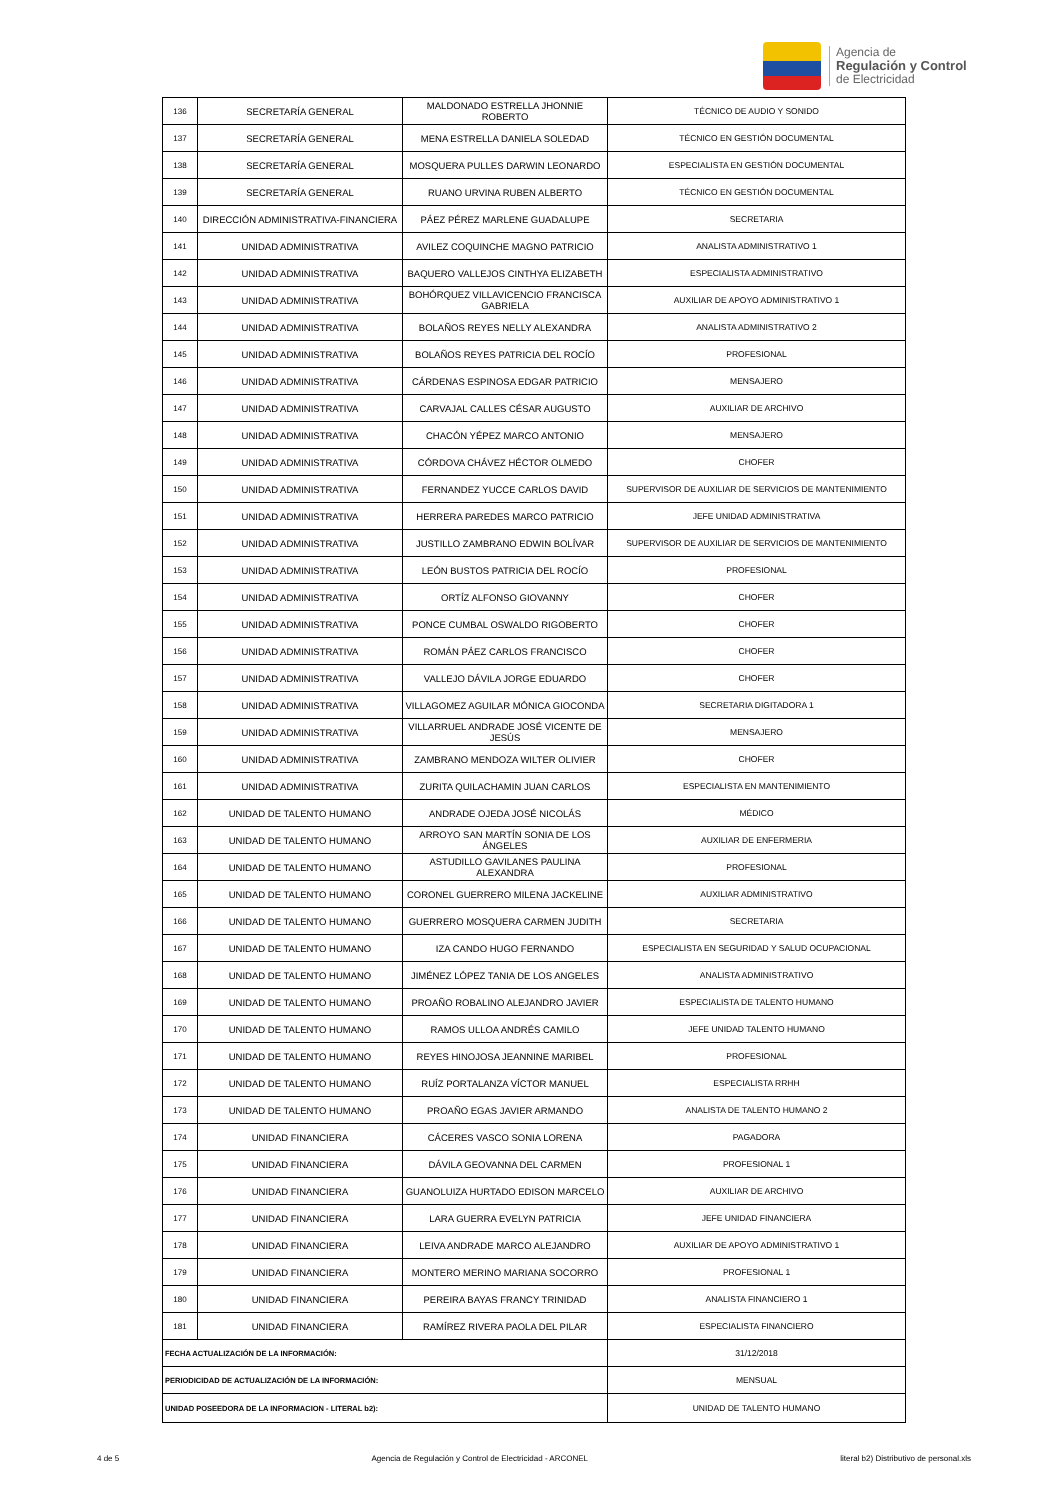Agencia de
Regulación y Control
de Electricidad
| 136 | SECRETARÍA GENERAL | MALDONADO ESTRELLA JHONNIE ROBERTO | TÉCNICO DE AUDIO Y SONIDO |
| 137 | SECRETARÍA GENERAL | MENA ESTRELLA DANIELA SOLEDAD | TÉCNICO EN GESTIÓN DOCUMENTAL |
| 138 | SECRETARÍA GENERAL | MOSQUERA PULLES DARWIN LEONARDO | ESPECIALISTA EN GESTIÓN DOCUMENTAL |
| 139 | SECRETARÍA GENERAL | RUANO URVINA RUBEN ALBERTO | TÉCNICO EN GESTIÓN DOCUMENTAL |
| 140 | DIRECCIÓN ADMINISTRATIVA-FINANCIERA | PÁEZ PÉREZ MARLENE GUADALUPE | SECRETARIA |
| 141 | UNIDAD ADMINISTRATIVA | AVILEZ COQUINCHE MAGNO PATRICIO | ANALISTA ADMINISTRATIVO 1 |
| 142 | UNIDAD ADMINISTRATIVA | BAQUERO VALLEJOS CINTHYA ELIZABETH | ESPECIALISTA ADMINISTRATIVO |
| 143 | UNIDAD ADMINISTRATIVA | BOHÓRQUEZ VILLAVICENCIO FRANCISCA GABRIELA | AUXILIAR DE APOYO ADMINISTRATIVO 1 |
| 144 | UNIDAD ADMINISTRATIVA | BOLAÑOS REYES NELLY ALEXANDRA | ANALISTA ADMINISTRATIVO 2 |
| 145 | UNIDAD ADMINISTRATIVA | BOLAÑOS REYES PATRICIA DEL ROCÍO | PROFESIONAL |
| 146 | UNIDAD ADMINISTRATIVA | CÁRDENAS ESPINOSA EDGAR PATRICIO | MENSAJERO |
| 147 | UNIDAD ADMINISTRATIVA | CARVAJAL CALLES CÉSAR AUGUSTO | AUXILIAR DE ARCHIVO |
| 148 | UNIDAD ADMINISTRATIVA | CHACÓN YÉPEZ MARCO ANTONIO | MENSAJERO |
| 149 | UNIDAD ADMINISTRATIVA | CÓRDOVA CHÁVEZ HÉCTOR OLMEDO | CHOFER |
| 150 | UNIDAD ADMINISTRATIVA | FERNANDEZ YUCCE CARLOS DAVID | SUPERVISOR DE AUXILIAR DE SERVICIOS DE MANTENIMIENTO |
| 151 | UNIDAD ADMINISTRATIVA | HERRERA PAREDES MARCO PATRICIO | JEFE UNIDAD ADMINISTRATIVA |
| 152 | UNIDAD ADMINISTRATIVA | JUSTILLO ZAMBRANO EDWIN BOLÍVAR | SUPERVISOR DE AUXILIAR DE SERVICIOS DE MANTENIMIENTO |
| 153 | UNIDAD ADMINISTRATIVA | LEÓN BUSTOS PATRICIA DEL ROCÍO | PROFESIONAL |
| 154 | UNIDAD ADMINISTRATIVA | ORTÍZ ALFONSO GIOVANNY | CHOFER |
| 155 | UNIDAD ADMINISTRATIVA | PONCE CUMBAL OSWALDO RIGOBERTO | CHOFER |
| 156 | UNIDAD ADMINISTRATIVA | ROMÁN PÁEZ CARLOS FRANCISCO | CHOFER |
| 157 | UNIDAD ADMINISTRATIVA | VALLEJO DÁVILA JORGE EDUARDO | CHOFER |
| 158 | UNIDAD ADMINISTRATIVA | VILLAGOMEZ AGUILAR MÓNICA GIOCONDA | SECRETARIA DIGITADORA 1 |
| 159 | UNIDAD ADMINISTRATIVA | VILLARRUEL ANDRADE JOSÉ VICENTE DE JESÚS | MENSAJERO |
| 160 | UNIDAD ADMINISTRATIVA | ZAMBRANO MENDOZA WILTER OLIVIER | CHOFER |
| 161 | UNIDAD ADMINISTRATIVA | ZURITA QUILACHAMIN JUAN CARLOS | ESPECIALISTA EN MANTENIMIENTO |
| 162 | UNIDAD DE TALENTO HUMANO | ANDRADE OJEDA JOSÉ NICOLÁS | MÉDICO |
| 163 | UNIDAD DE TALENTO HUMANO | ARROYO SAN MARTÍN SONIA DE LOS ÁNGELES | AUXILIAR DE ENFERMERIA |
| 164 | UNIDAD DE TALENTO HUMANO | ASTUDILLO GAVILANES PAULINA ALEXANDRA | PROFESIONAL |
| 165 | UNIDAD DE TALENTO HUMANO | CORONEL GUERRERO MILENA JACKELINE | AUXILIAR ADMINISTRATIVO |
| 166 | UNIDAD DE TALENTO HUMANO | GUERRERO MOSQUERA CARMEN JUDITH | SECRETARIA |
| 167 | UNIDAD DE TALENTO HUMANO | IZA CANDO HUGO FERNANDO | ESPECIALISTA EN SEGURIDAD Y SALUD OCUPACIONAL |
| 168 | UNIDAD DE TALENTO HUMANO | JIMÉNEZ LÓPEZ TANIA DE LOS ANGELES | ANALISTA ADMINISTRATIVO |
| 169 | UNIDAD DE TALENTO HUMANO | PROAÑO ROBALINO ALEJANDRO JAVIER | ESPECIALISTA DE TALENTO HUMANO |
| 170 | UNIDAD DE TALENTO HUMANO | RAMOS ULLOA ANDRÉS CAMILO | JEFE UNIDAD TALENTO HUMANO |
| 171 | UNIDAD DE TALENTO HUMANO | REYES HINOJOSA JEANNINE MARIBEL | PROFESIONAL |
| 172 | UNIDAD DE TALENTO HUMANO | RUÍZ PORTALANZA VÍCTOR MANUEL | ESPECIALISTA RRHH |
| 173 | UNIDAD DE TALENTO HUMANO | PROAÑO EGAS JAVIER ARMANDO | ANALISTA DE TALENTO HUMANO 2 |
| 174 | UNIDAD FINANCIERA | CÁCERES VASCO SONIA LORENA | PAGADORA |
| 175 | UNIDAD FINANCIERA | DÁVILA GEOVANNA DEL CARMEN | PROFESIONAL 1 |
| 176 | UNIDAD FINANCIERA | GUANOLUIZA HURTADO EDISON MARCELO | AUXILIAR DE ARCHIVO |
| 177 | UNIDAD FINANCIERA | LARA GUERRA EVELYN PATRICIA | JEFE UNIDAD FINANCIERA |
| 178 | UNIDAD FINANCIERA | LEIVA ANDRADE MARCO ALEJANDRO | AUXILIAR DE APOYO ADMINISTRATIVO 1 |
| 179 | UNIDAD FINANCIERA | MONTERO MERINO MARIANA SOCORRO | PROFESIONAL 1 |
| 180 | UNIDAD FINANCIERA | PEREIRA BAYAS FRANCY TRINIDAD | ANALISTA FINANCIERO 1 |
| 181 | UNIDAD FINANCIERA | RAMÍREZ RIVERA PAOLA DEL PILAR | ESPECIALISTA FINANCIERO |
| FECHA ACTUALIZACIÓN DE LA INFORMACIÓN: | | | 31/12/2018 |
| PERIODICIDAD DE ACTUALIZACIÓN DE LA INFORMACIÓN: | | | MENSUAL |
| UNIDAD POSEEDORA DE LA INFORMACION - LITERAL b2): | | | UNIDAD DE TALENTO HUMANO |
4 de 5 Agencia de Regulación y Control de Electricidad - ARCONEL literal b2) Distributivo de personal.xls